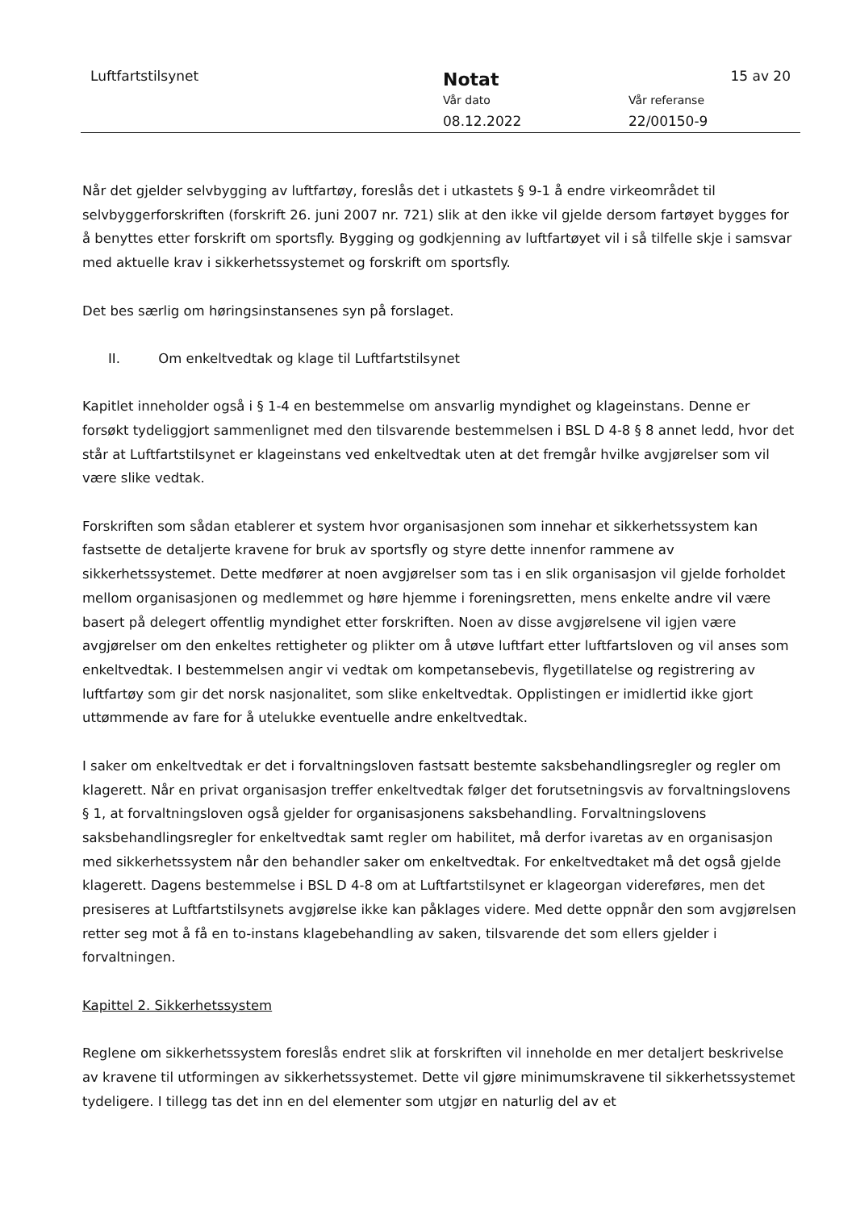Luftfartstilsynet Notat 15 av 20
Vår dato Vår referanse
08.12.2022 22/00150-9
Når det gjelder selvbygging av luftfartøy, foreslås det i utkastets § 9-1 å endre virkeområdet til selvbyggerforskriften (forskrift 26. juni 2007 nr. 721) slik at den ikke vil gjelde dersom fartøyet bygges for å benyttes etter forskrift om sportsfly. Bygging og godkjenning av luftfartøyet vil i så tilfelle skje i samsvar med aktuelle krav i sikkerhetssystemet og forskrift om sportsfly.
Det bes særlig om høringsinstansenes syn på forslaget.
II. Om enkeltvedtak og klage til Luftfartstilsynet
Kapitlet inneholder også i § 1-4 en bestemmelse om ansvarlig myndighet og klageinstans. Denne er forsøkt tydeliggjort sammenlignet med den tilsvarende bestemmelsen i BSL D 4-8 § 8 annet ledd, hvor det står at Luftfartstilsynet er klageinstans ved enkeltvedtak uten at det fremgår hvilke avgjørelser som vil være slike vedtak.
Forskriften som sådan etablerer et system hvor organisasjonen som innehar et sikkerhetssystem kan fastsette de detaljerte kravene for bruk av sportsfly og styre dette innenfor rammene av sikkerhetssystemet. Dette medfører at noen avgjørelser som tas i en slik organisasjon vil gjelde forholdet mellom organisasjonen og medlemmet og høre hjemme i foreningsretten, mens enkelte andre vil være basert på delegert offentlig myndighet etter forskriften. Noen av disse avgjørelsene vil igjen være avgjørelser om den enkeltes rettigheter og plikter om å utøve luftfart etter luftfartsloven og vil anses som enkeltvedtak. I bestemmelsen angir vi vedtak om kompetansebevis, flygetillatelse og registrering av luftfartøy som gir det norsk nasjonalitet, som slike enkeltvedtak. Opplistingen er imidlertid ikke gjort uttømmende av fare for å utelukke eventuelle andre enkeltvedtak.
I saker om enkeltvedtak er det i forvaltningsloven fastsatt bestemte saksbehandlingsregler og regler om klagerett. Når en privat organisasjon treffer enkeltvedtak følger det forutsetningsvis av forvaltningslovens § 1, at forvaltningsloven også gjelder for organisasjonens saksbehandling. Forvaltningslovens saksbehandlingsregler for enkeltvedtak samt regler om habilitet, må derfor ivaretas av en organisasjon med sikkerhetssystem når den behandler saker om enkeltvedtak. For enkeltvedtaket må det også gjelde klagerett. Dagens bestemmelse i BSL D 4-8 om at Luftfartstilsynet er klageorgan videreføres, men det presiseres at Luftfartstilsynets avgjørelse ikke kan påklages videre. Med dette oppnår den som avgjørelsen retter seg mot å få en to-instans klagebehandling av saken, tilsvarende det som ellers gjelder i forvaltningen.
Kapittel 2. Sikkerhetssystem
Reglene om sikkerhetssystem foreslås endret slik at forskriften vil inneholde en mer detaljert beskrivelse av kravene til utformingen av sikkerhetssystemet. Dette vil gjøre minimumskravene til sikkerhetssystemet tydeligere. I tillegg tas det inn en del elementer som utgjør en naturlig del av et